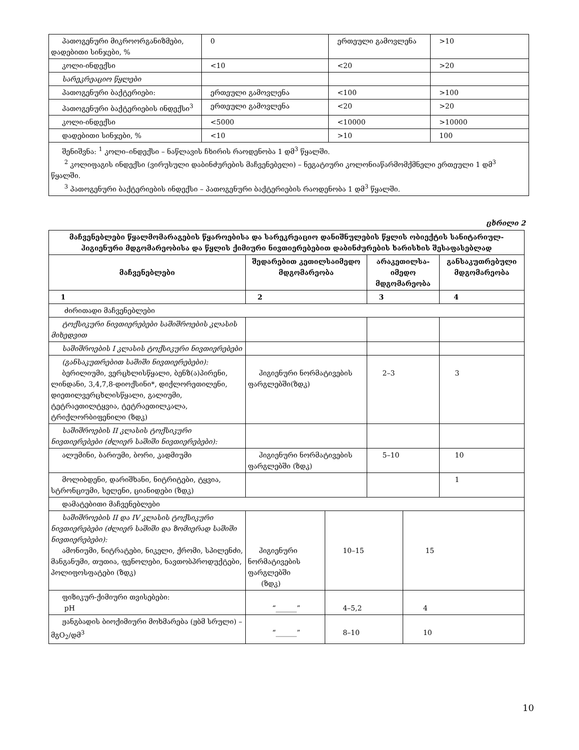| პათოგენური მიკროორგანიზმები, დადებითი სინჯები, % | 0 | ერთეული გამოვლენა | >10 |
| კოლი-ინდექსი | <10 | <20 | >20 |
| სარეკრეაციო წყლები | | | |
| პათოგენური ბაქტერიები: | ერთეული გამოვლენა | <100 | >100 |
| პათოგენური ბაქტერიების ინდექსი<sup>3</sup> | ერთეული გამოვლენა | <20 | >20 |
| კოლი-ინდექსი | <5000 | <10000 | >10000 |
| დადებითი სინჯები, % | <10 | >10 | 100 |
| შენიშვნა: <sup>1</sup> კოლი–ინდექსი – ნაწლავის ჩხირის რაოდენობა 1 დმ<sup>3</sup> წყალში. <sup>2</sup> კოლიფაგის ინდექსი (ვირუსული დაბინძურების მაჩვენებელი) – ნეგატიური კოლონიაწარმომქმნელი ერთეული 1 დმ<sup>3</sup> წყალში. <sup>3</sup> პათოგენური ბაქტერიების ინდექსი – პათოგენური ბაქტერიების რაოდენობა 1 დმ<sup>3</sup> წყალში. | | | |
ცხრილი 2
| მაჩვენებლები წყალმომარაგების წყაროებისა და სარეკრეაციო დანიშნულების წყლის ობიექტის სანიტარიულ-ჰიგიენური მდგომარეობისა და წყლის ქიმიური ნივთიერებებით დაბინძურების ხარისხის შესაფასებლად | | | | | |
| --- | --- | --- | --- | --- | --- |
| მაჩვენებლები | შედარებით კეთილსაიმედო მდგომარეობა | | არაკეთილსა-იმედო მდგომარეობა | | განსაკუთრებული მდგომარეობა |
| 1 | 2 | | 3 | | 4 |
| ძირითადი მაჩვენებლები | | | | | |
| ტოქსიკური ნივთიერებები საშიშროების კლასის მიხედვით | | | | | |
| საშიშროების I კლასის ტოქსიკური ნივთიერებები | | | | | |
| (განსაკუთრებით საშიში ნივთიერებები): ბერილიუმი, ვერცხლისწყალი, ბენზ(ა)პირენი, ლინდანი, 3,4,7,8-დიოქსინი*, დიქლორეთილენი, დიეთილვერცხლისწყალი, გალიუმი, ტეტრაეთილტყვია, ტეტრაეთილკალა, ტრიქლორბიფენილი (ზდკ) | ჰიგიენური ნორმატივების ფარგლებში(ზდკ) | | 2–3 | | 3 |
| საშიშროების II კლასის ტოქსიკური ნივთიერებები (ძლიერ საშიში ნივთიერებები): | | | | | |
| ალუმინი, ბარიუმი, ბორი, კადმიუმი | ჰიგიენური ნორმატივების ფარგლებში (ზდკ) | | 5–10 | | 10 |
| მოლიბდენი, დარიშხანი, ნიტრიტები, ტყვია, სტრონციუმი, სელენი, ციანიდები (ზდკ) | | | | | 1 |
| დამატებითი მაჩვენებლები | | | | | |
| საშიშროების II და IV კლასის ტოქსიკური ნივთიერებები (ძლიერ საშიში და ზომიერად საშიში ნივთიერებები): ამონიუმი, ნიტრატები, ნიკელი, ქრომი, სპილენძი, მანგანუმი, თუთია, ფენოლები, ნავთობპროდუქტები, პოლიფოსფატები (ზდკ) | ჰიგიენური ნორმატივების ფარგლებში (ზდკ) | 10–15 | | 15 | |
| ფიზიკურ-ქიმიური თვისებები: pH | “______” | 4–5,2 | | 4 | |
| ჟანგბადის ბიოქიმიური მოხმარება (ჟბმ სრული) – მგO<sub>2</sub>/დმ<sup>3</sup> | “______” | 8–10 | | 10 | |
10